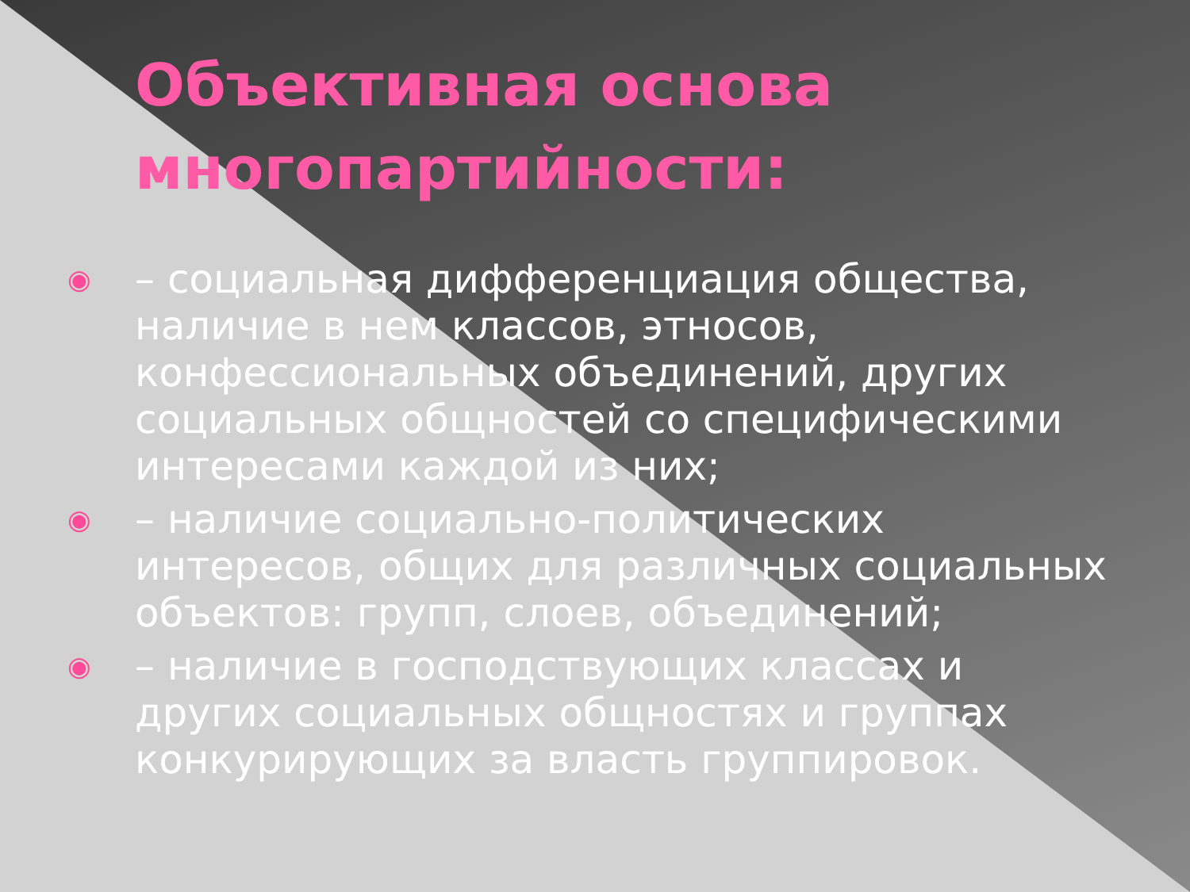Объективная основа многопартийности:
◉ – социальная дифференциация общества, наличие в нем классов, этносов, конфессиональных объединений, других социальных общностей со специфическими интересами каждой из них;
◉ – наличие социально-политических интересов, общих для различных социальных объектов: групп, слоев, объединений;
◉ – наличие в господствующих классах и других социальных общностях и группах конкурирующих за власть группировок.